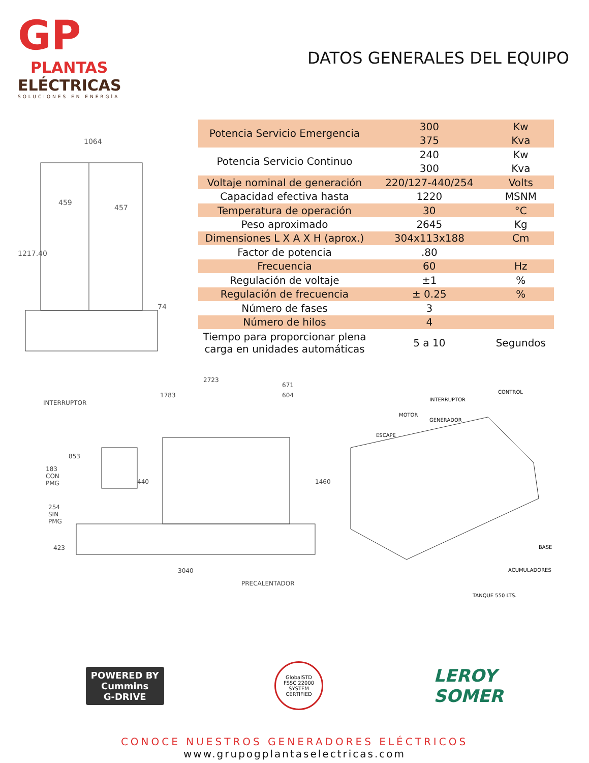GP
PLANTAS
ELÉCTRICAS
SOLUCIONES EN ENERGÍA
DATOS GENERALES DEL EQUIPO
1064
459
457
1217.40
74
| Potencia Servicio Emergencia | 300 | Kw |
| | 375 | Kva |
| Potencia Servicio Continuo | 240 | Kw |
| | 300 | Kva |
| Voltaje nominal de generación | 220/127-440/254 | Volts |
| Capacidad efectiva hasta | 1220 | MSNM |
| Temperatura de operación | 30 | °C |
| Peso aproximado | 2645 | Kg |
| Dimensiones L X A X H (aprox.) | 304x113x188 | Cm |
| Factor de potencia | .80 | |
| Frecuencia | 60 | Hz |
| Regulación de voltaje | ±1 | % |
| Regulación de frecuencia | ± 0.25 | % |
| Número de fases | 3 | |
| Número de hilos | 4 | |
| Tiempo para proporcionar plena carga en unidades automáticas | 5 a 10 | Segundos |
2723
INTERRUPTOR
1783
671
604
853
183
CON
PMG
254
SIN
PMG
440 1460
423
3040
PRECALENTADOR
CONTROL
INTERRUPTOR
MOTOR
GENERADOR
ESCAPE
BASE
ACUMULADORES
TANQUE 550 LTS.
POWERED BY
Cummins
G-DRIVE
GlobalSTD
FSSC 22000 SYSTEM CERTIFIED
LEROY
SOMER
CONOCE NUESTROS GENERADORES ELÉCTRICOS
www.grupogplantaselectricas.com